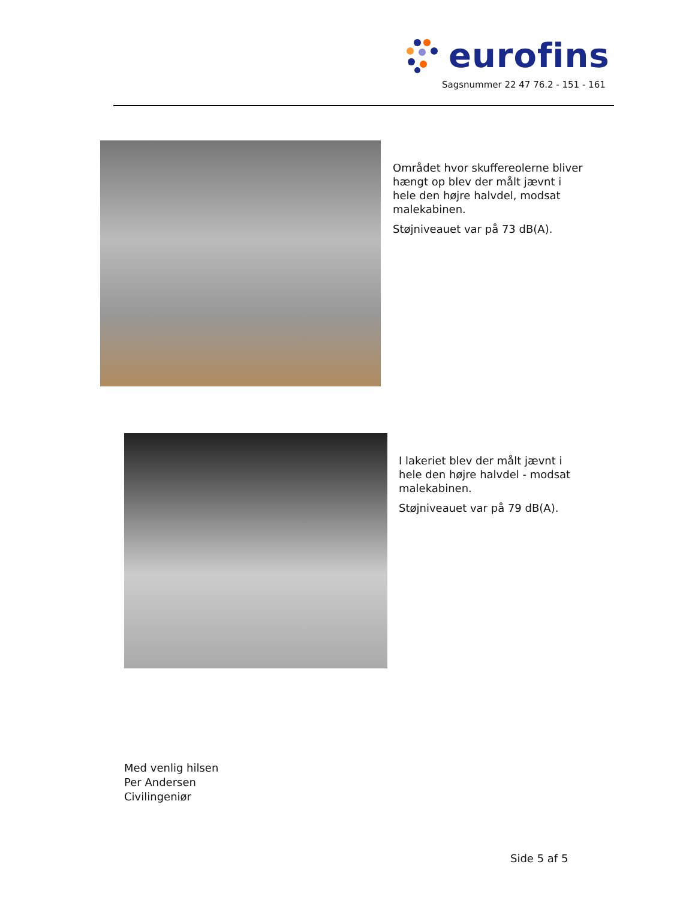eurofins
Sagsnummer 22 47 76.2 - 151 - 161
Området hvor skuffereolerne bliver hængt op blev der målt jævnt i hele den højre halvdel, modsat malekabinen.
Støjniveauet var på 73 dB(A).
I lakeriet blev der målt jævnt i hele den højre halvdel - modsat malekabinen.
Støjniveauet var på 79 dB(A).
Med venlig hilsen
Per Andersen
Civilingeniør
Side 5 af 5